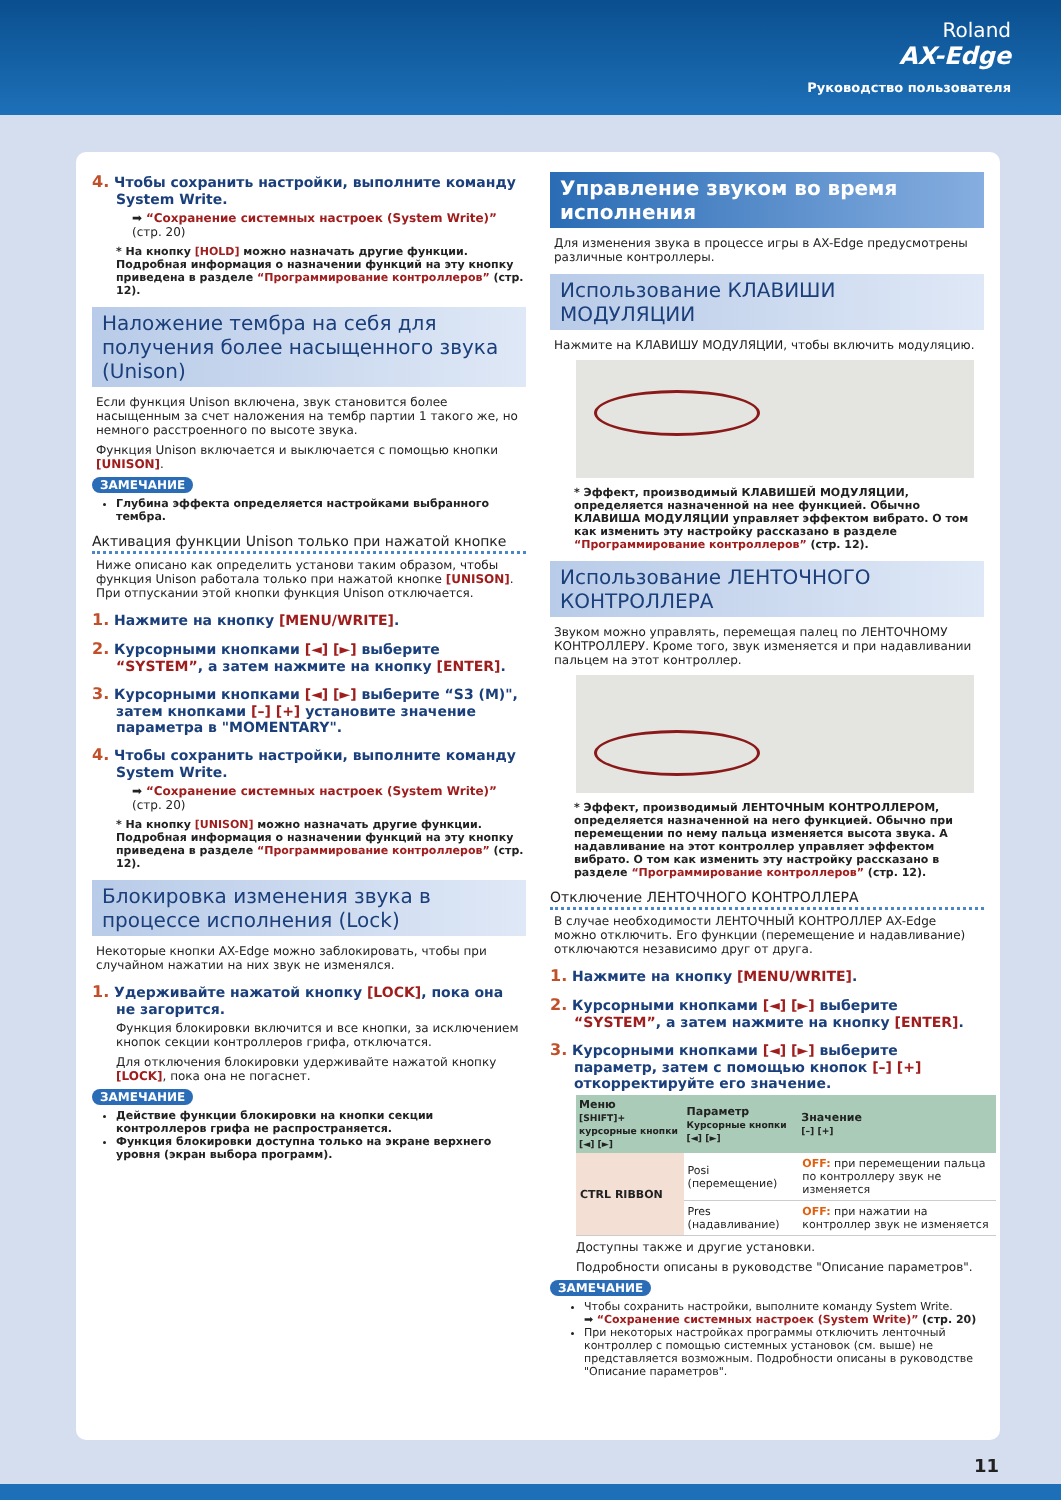Roland
AX-Edge
Руководство пользователя
4. Чтобы сохранить настройки, выполните команду System Write.
➡ “Сохранение системных настроек (System Write)” (стр. 20)
* На кнопку [HOLD] можно назначать другие функции. Подробная информация о назначении функций на эту кнопку приведена в разделе “Программирование контроллеров” (стр. 12).
Наложение тембра на себя для получения более насыщенного звука (Unison)
Если функция Unison включена, звук становится более насыщенным за счет наложения на тембр партии 1 такого же, но немного расстроенного по высоте звука.
Функция Unison включается и выключается с помощью кнопки [UNISON].
ЗАМЕЧАНИЕ
Глубина эффекта определяется настройками выбранного тембра.
Активация функции Unison только при нажатой кнопке
Ниже описано как определить установи таким образом, чтобы функция Unison работала только при нажатой кнопке [UNISON]. При отпускании этой кнопки функция Unison отключается.
1. Нажмите на кнопку [MENU/WRITE].
2. Курсорными кнопками [◄] [►] выберите “SYSTEM”, а затем нажмите на кнопку [ENTER].
3. Курсорными кнопками [◄] [►] выберите “S3 (M)", затем кнопками [–] [+] установите значение параметра в "MOMENTARY".
4. Чтобы сохранить настройки, выполните команду System Write.
➡ “Сохранение системных настроек (System Write)” (стр. 20)
* На кнопку [UNISON] можно назначать другие функции. Подробная информация о назначении функций на эту кнопку приведена в разделе “Программирование контроллеров” (стр. 12).
Блокировка изменения звука в процессе исполнения (Lock)
Некоторые кнопки AX-Edge можно заблокировать, чтобы при случайном нажатии на них звук не изменялся.
1. Удерживайте нажатой кнопку [LOCK], пока она не загорится.
Функция блокировки включится и все кнопки, за исключением кнопок секции контроллеров грифа, отключатся.
Для отключения блокировки удерживайте нажатой кнопку [LOCK], пока она не погаснет.
ЗАМЕЧАНИЕ
Действие функции блокировки на кнопки секции контроллеров грифа не распространяется.
Функция блокировки доступна только на экране верхнего уровня (экран выбора программ).
Управление звуком во время исполнения
Для изменения звука в процессе игры в AX-Edge предусмотрены различные контроллеры.
Использование КЛАВИШИ МОДУЛЯЦИИ
Нажмите на КЛАВИШУ МОДУЛЯЦИИ, чтобы включить модуляцию.
* Эффект, производимый КЛАВИШЕЙ МОДУЛЯЦИИ, определяется назначенной на нее функцией. Обычно КЛАВИША МОДУЛЯЦИИ управляет эффектом вибрато. О том как изменить эту настройку рассказано в разделе “Программирование контроллеров” (стр. 12).
Использование ЛЕНТОЧНОГО КОНТРОЛЛЕРА
Звуком можно управлять, перемещая палец по ЛЕНТОЧНОМУ КОНТРОЛЛЕРУ. Кроме того, звук изменяется и при надавливании пальцем на этот контроллер.
* Эффект, производимый ЛЕНТОЧНЫМ КОНТРОЛЛЕРОМ, определяется назначенной на него функцией. Обычно при перемещении по нему пальца изменяется высота звука. А надавливание на этот контроллер управляет эффектом вибрато. О том как изменить эту настройку рассказано в разделе “Программирование контроллеров” (стр. 12).
Отключение ЛЕНТОЧНОГО КОНТРОЛЛЕРА
В случае необходимости ЛЕНТОЧНЫЙ КОНТРОЛЛЕР AX-Edge можно отключить. Его функции (перемещение и надавливание) отключаются независимо друг от друга.
1. Нажмите на кнопку [MENU/WRITE].
2. Курсорными кнопками [◄] [►] выберите “SYSTEM”, а затем нажмите на кнопку [ENTER].
3. Курсорными кнопками [◄] [►] выберите параметр, затем с помощью кнопок [–] [+] откорректируйте его значение.
| Меню [SHIFT]+ курсорные кнопки [◄] [►] | Параметр Курсорные кнопки [◄] [►] | Значение [–] [+] |
| --- | --- | --- |
| CTRL RIBBON | Posi (перемещение) | OFF: при перемещении пальца по контроллеру звук не изменяется |
| | Pres (надавливание) | OFF: при нажатии на контроллер звук не изменяется |
Доступны также и другие установки.
Подробности описаны в руководстве "Описание параметров".
ЗАМЕЧАНИЕ
Чтобы сохранить настройки, выполните команду System Write.
➡ “Сохранение системных настроек (System Write)” (стр. 20)
При некоторых настройках программы отключить ленточный контроллер с помощью системных установок (см. выше) не представляется возможным. Подробности описаны в руководстве "Описание параметров".
11